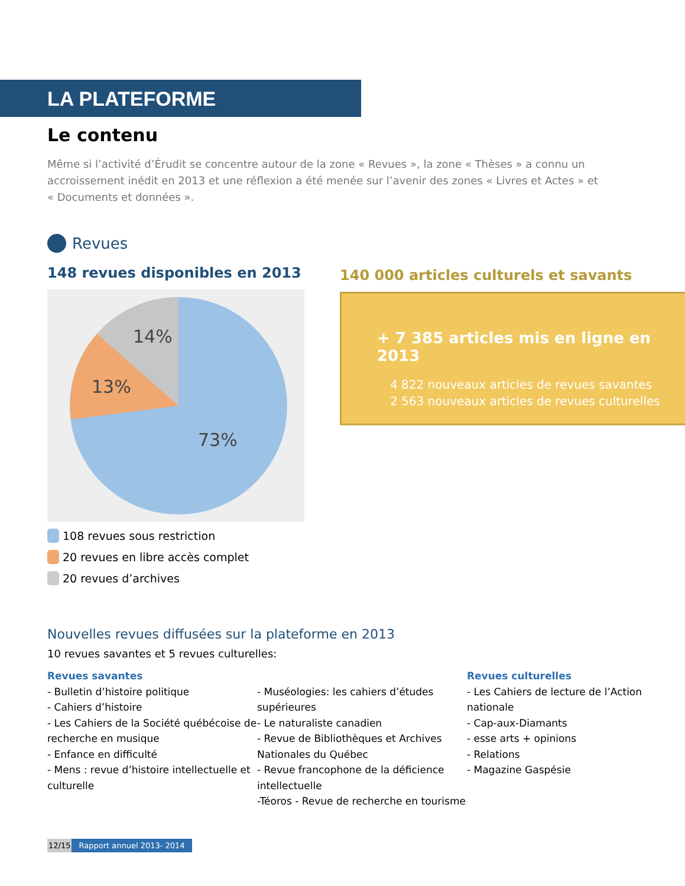LA PLATEFORME
Le contenu
Même si l’activité d’Érudit se concentre autour de la zone « Revues », la zone « Thèses » a connu un accroissement inédit en 2013 et une réflexion a été menée sur l’avenir des zones « Livres et Actes » et « Documents et données ».
Revues
148 revues disponibles en 2013
14%
13%
73%
108 revues sous restriction
20 revues en libre accès complet
20 revues d’archives
140 000 articles culturels et savants
+ 7 385 articles mis en ligne en 2013
4 822 nouveaux articles de revues savantes
2 563 nouveaux articles de revues culturelles
Nouvelles revues diffusées sur la plateforme en 2013
10 revues savantes et 5 revues culturelles:
Revues savantes
- Bulletin d’histoire politique
- Cahiers d’histoire
- Les Cahiers de la Société québécoise de recherche en musique
- Enfance en difficulté
- Mens : revue d’histoire intellectuelle et culturelle
- Muséologies: les cahiers d’études supérieures
- Le naturaliste canadien
- Revue de Bibliothèques et Archives Nationales du Québec
- Revue francophone de la déficience intellectuelle
-Téoros - Revue de recherche en tourisme
Revues culturelles
- Les Cahiers de lecture de l’Action nationale
- Cap-aux-Diamants
- esse arts + opinions
- Relations
- Magazine Gaspésie
12/15 Rapport annuel 2013- 2014